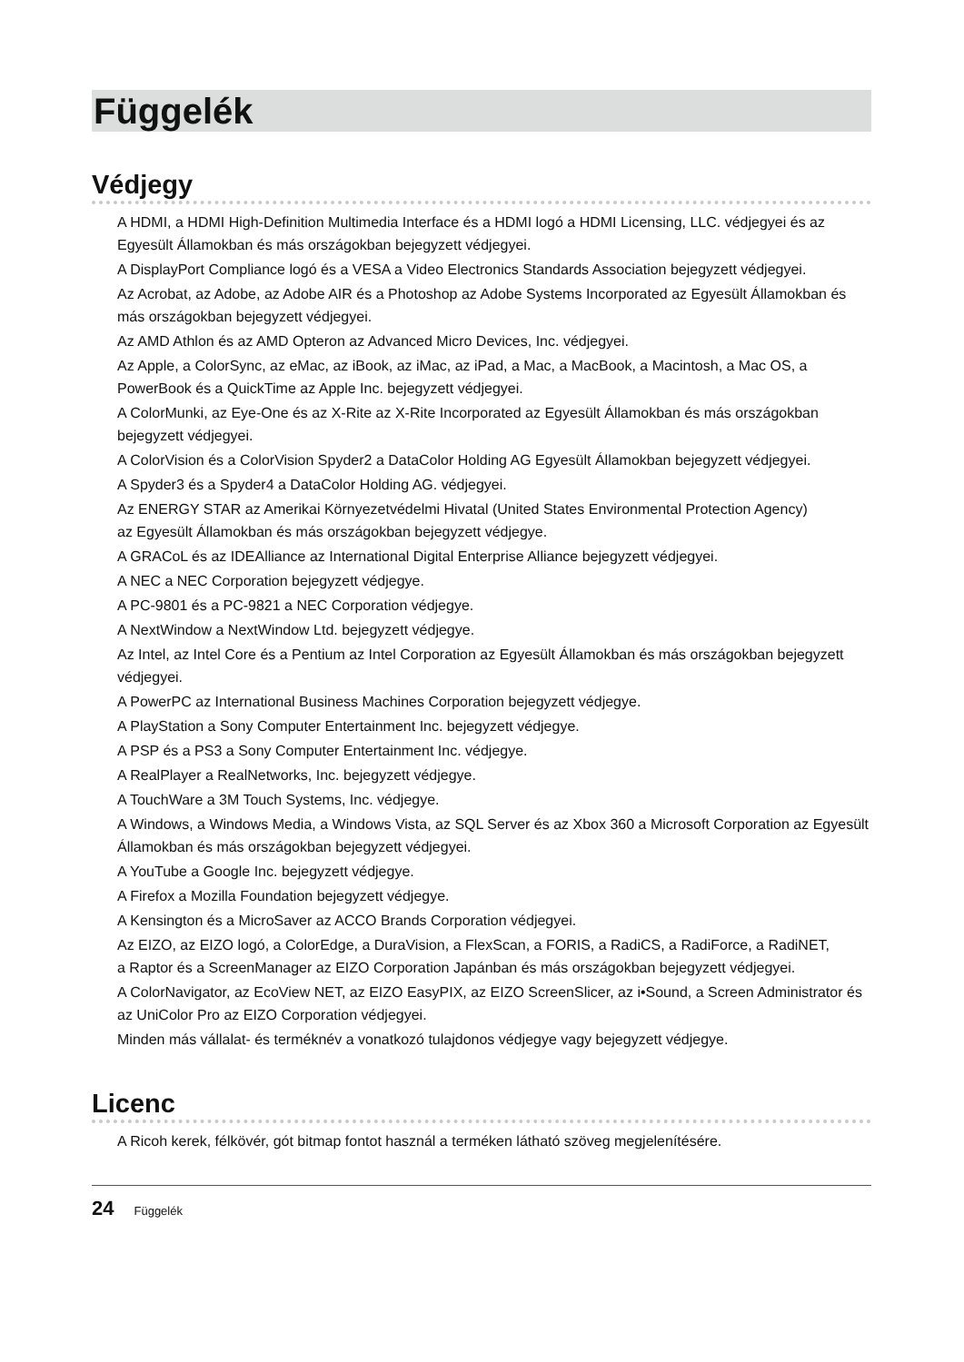Függelék
Védjegy
A HDMI, a HDMI High-Definition Multimedia Interface és a HDMI logó a HDMI Licensing, LLC. védjegyei és az Egyesült Államokban és más országokban bejegyzett védjegyei.
A DisplayPort Compliance logó és a VESA a Video Electronics Standards Association bejegyzett védjegyei.
Az Acrobat, az Adobe, az Adobe AIR és a Photoshop az Adobe Systems Incorporated az Egyesült Államokban és más országokban bejegyzett védjegyei.
Az AMD Athlon és az AMD Opteron az Advanced Micro Devices, Inc. védjegyei.
Az Apple, a ColorSync, az eMac, az iBook, az iMac, az iPad, a Mac, a MacBook, a Macintosh, a Mac OS, a PowerBook és a QuickTime az Apple Inc. bejegyzett védjegyei.
A ColorMunki, az Eye-One és az X-Rite az X-Rite Incorporated az Egyesült Államokban és más országokban bejegyzett védjegyei.
A ColorVision és a ColorVision Spyder2 a DataColor Holding AG Egyesült Államokban bejegyzett védjegyei.
A Spyder3 és a Spyder4 a DataColor Holding AG. védjegyei.
Az ENERGY STAR az Amerikai Környezetvédelmi Hivatal (United States Environmental Protection Agency)
az Egyesült Államokban és más országokban bejegyzett védjegye.
A GRACoL és az IDEAlliance az International Digital Enterprise Alliance bejegyzett védjegyei.
A NEC a NEC Corporation bejegyzett védjegye.
A PC-9801 és a PC-9821 a NEC Corporation védjegye.
A NextWindow a NextWindow Ltd. bejegyzett védjegye.
Az Intel, az Intel Core és a Pentium az Intel Corporation az Egyesült Államokban és más országokban bejegyzett védjegyei.
A PowerPC az International Business Machines Corporation bejegyzett védjegye.
A PlayStation a Sony Computer Entertainment Inc. bejegyzett védjegye.
A PSP és a PS3 a Sony Computer Entertainment Inc. védjegye.
A RealPlayer a RealNetworks, Inc. bejegyzett védjegye.
A TouchWare a 3M Touch Systems, Inc. védjegye.
A Windows, a Windows Media, a Windows Vista, az SQL Server és az Xbox 360 a Microsoft Corporation az Egyesült Államokban és más országokban bejegyzett védjegyei.
A YouTube a Google Inc. bejegyzett védjegye.
A Firefox a Mozilla Foundation bejegyzett védjegye.
A Kensington és a MicroSaver az ACCO Brands Corporation védjegyei.
Az EIZO, az EIZO logó, a ColorEdge, a DuraVision, a FlexScan, a FORIS, a RadiCS, a RadiForce, a RadiNET,
a Raptor és a ScreenManager az EIZO Corporation Japánban és más országokban bejegyzett védjegyei.
A ColorNavigator, az EcoView NET, az EIZO EasyPIX, az EIZO ScreenSlicer, az i•Sound, a Screen Administrator és az UniColor Pro az EIZO Corporation védjegyei.
Minden más vállalat- és terméknév a vonatkozó tulajdonos védjegye vagy bejegyzett védjegye.
Licenc
A Ricoh kerek, félkövér, gót bitmap fontot használ a terméken látható szöveg megjelenítésére.
24 Függelék